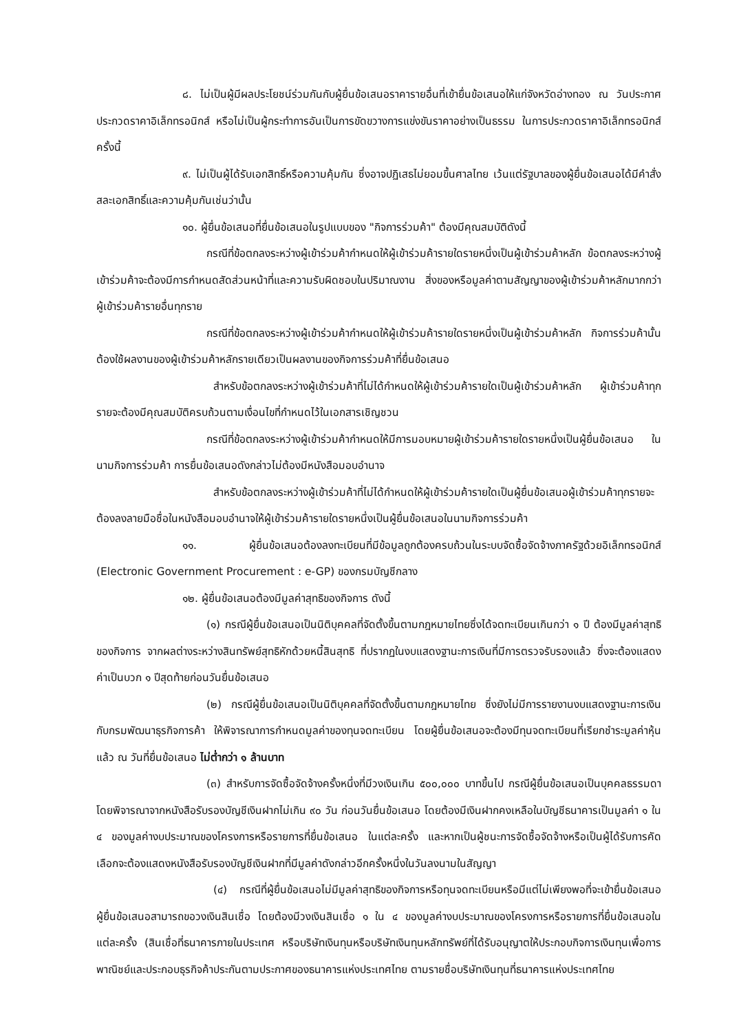๘. ไม่เป็นผู้มีผลประโยชน์ร่วมกันกับผู้ยื่นข้อเสนอราคารายอื่นที่เข้ายื่นข้อเสนอให้แก่จังหวัดอ่างทอง ณ วันประกาศประกวดราคาอิเล็กทรอนิกส์ หรือไม่เป็นผู้กระทำการอันเป็นการขัดขวางการแข่งขันราคาอย่างเป็นธรรม ในการประกวดราคาอิเล็กทรอนิกส์ครั้งนี้
๙. ไม่เป็นผู้ได้รับเอกสิทธิ์หรือความคุ้มกัน ซึ่งอาจปฏิเสธไม่ยอมขึ้นศาลไทย เว้นแต่รัฐบาลของผู้ยื่นข้อเสนอได้มีคำสั่งสละเอกสิทธิ์และความคุ้มกันเช่นว่านั้น
๑๐. ผู้ยื่นข้อเสนอที่ยื่นข้อเสนอในรูปแบบของ "กิจการร่วมค้า" ต้องมีคุณสมบัติดังนี้
กรณีที่ข้อตกลงระหว่างผู้เข้าร่วมค้ากำหนดให้ผู้เข้าร่วมค้ารายใดรายหนึ่งเป็นผู้เข้าร่วมค้าหลัก ข้อตกลงระหว่างผู้เข้าร่วมค้าจะต้องมีการกำหนดสัดส่วนหน้าที่และความรับผิดชอบในปริมาณงาน สิ่งของหรือมูลค่าตามสัญญาของผู้เข้าร่วมค้าหลักมากกว่าผู้เข้าร่วมค้ารายอื่นทุกราย
กรณีที่ข้อตกลงระหว่างผู้เข้าร่วมค้ากำหนดให้ผู้เข้าร่วมค้ารายใดรายหนึ่งเป็นผู้เข้าร่วมค้าหลัก กิจการร่วมค้านั้นต้องใช้ผลงานของผู้เข้าร่วมค้าหลักรายเดียวเป็นผลงานของกิจการร่วมค้าที่ยื่นข้อเสนอ
สำหรับข้อตกลงระหว่างผู้เข้าร่วมค้าที่ไม่ได้กำหนดให้ผู้เข้าร่วมค้ารายใดเป็นผู้เข้าร่วมค้าหลัก ผู้เข้าร่วมค้าทุกรายจะต้องมีคุณสมบัติครบถ้วนตามเงื่อนไขที่กำหนดไว้ในเอกสารเชิญชวน
กรณีที่ข้อตกลงระหว่างผู้เข้าร่วมค้ากำหนดให้มีการมอบหมายผู้เข้าร่วมค้ารายใดรายหนึ่งเป็นผู้ยื่นข้อเสนอ ในนามกิจการร่วมค้า การยื่นข้อเสนอดังกล่าวไม่ต้องมีหนังสือมอบอำนาจ
สำหรับข้อตกลงระหว่างผู้เข้าร่วมค้าที่ไม่ได้กำหนดให้ผู้เข้าร่วมค้ารายใดเป็นผู้ยื่นข้อเสนอผู้เข้าร่วมค้าทุกรายจะต้องลงลายมือชื่อในหนังสือมอบอำนาจให้ผู้เข้าร่วมค้ารายใดรายหนึ่งเป็นผู้ยื่นข้อเสนอในนามกิจการร่วมค้า
๑๑. ผู้ยื่นข้อเสนอต้องลงทะเบียนที่มีข้อมูลถูกต้องครบถ้วนในระบบจัดซื้อจัดจ้างภาครัฐด้วยอิเล็กทรอนิกส์ (Electronic Government Procurement : e-GP) ของกรมบัญชีกลาง
๑๒. ผู้ยื่นข้อเสนอต้องมีมูลค่าสุทธิของกิจการ ดังนี้
(๑) กรณีผู้ยื่นข้อเสนอเป็นนิติบุคคลที่จัดตั้งขึ้นตามกฎหมายไทยซึ่งได้จดทะเบียนเกินกว่า ๑ ปี ต้องมีมูลค่าสุทธิของกิจการ จากผลต่างระหว่างสินทรัพย์สุทธิหักด้วยหนี้สินสุทธิ ที่ปรากฏในงบแสดงฐานะการเงินที่มีการตรวจรับรองแล้ว ซึ่งจะต้องแสดงค่าเป็นบวก ๑ ปีสุดท้ายก่อนวันยื่นข้อเสนอ
(๒) กรณีผู้ยื่นข้อเสนอเป็นนิติบุคคลที่จัดตั้งขึ้นตามกฎหมายไทย ซึ่งยังไม่มีการรายงานงบแสดงฐานะการเงินกับกรมพัฒนาธุรกิจการค้า ให้พิจารณาการกำหนดมูลค่าของทุนจดทะเบียน โดยผู้ยื่นข้อเสนอจะต้องมีทุนจดทะเบียนที่เรียกชำระมูลค่าหุ้นแล้ว ณ วันที่ยื่นข้อเสนอ ไม่ต่ำกว่า ๑ ล้านบาท
(๓) สำหรับการจัดซื้อจัดจ้างครั้งหนึ่งที่มีวงเงินเกิน ๕๐๐,๐๐๐ บาทขึ้นไป กรณีผู้ยื่นข้อเสนอเป็นบุคคลธรรมดา โดยพิจารณาจากหนังสือรับรองบัญชีเงินฝากไม่เกิน ๙๐ วัน ก่อนวันยื่นข้อเสนอ โดยต้องมีเงินฝากคงเหลือในบัญชีธนาคารเป็นมูลค่า ๑ ใน ๔ ของมูลค่างบประมาณของโครงการหรือรายการที่ยื่นข้อเสนอ ในแต่ละครั้ง และหากเป็นผู้ชนะการจัดซื้อจัดจ้างหรือเป็นผู้ได้รับการคัดเลือกจะต้องแสดงหนังสือรับรองบัญชีเงินฝากที่มีมูลค่าดังกล่าวอีกครั้งหนึ่งในวันลงนามในสัญญา
(๔) กรณีที่ผู้ยื่นข้อเสนอไม่มีมูลค่าสุทธิของกิจการหรือทุนจดทะเบียนหรือมีแต่ไม่เพียงพอที่จะเข้ายื่นข้อเสนอ ผู้ยื่นข้อเสนอสามารถขอวงเงินสินเชื่อ โดยต้องมีวงเงินสินเชื่อ ๑ ใน ๔ ของมูลค่างบประมาณของโครงการหรือรายการที่ยื่นข้อเสนอในแต่ละครั้ง (สินเชื่อที่ธนาคารภายในประเทศ หรือบริษัทเงินทุนหรือบริษัทเงินทุนหลักทรัพย์ที่ได้รับอนุญาตให้ประกอบกิจการเงินทุนเพื่อการพาณิชย์และประกอบธุรกิจค้าประกันตามประกาศของธนาคารแห่งประเทศไทย ตามรายชื่อบริษัทเงินทุนที่ธนาคารแห่งประเทศไทย